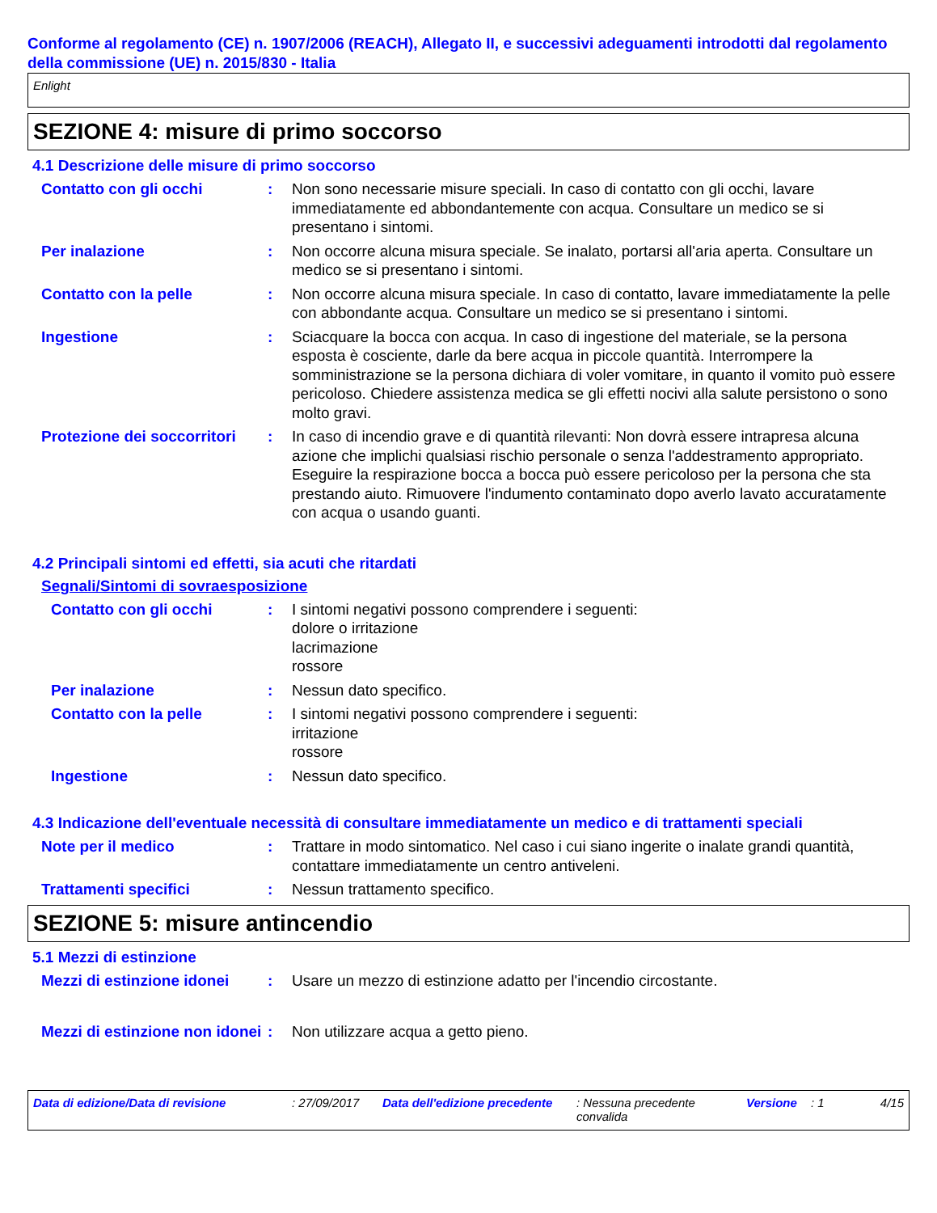Conforme al regolamento (CE) n. 1907/2006 (REACH), Allegato II, e successivi adeguamenti introdotti dal regolamento della commissione (UE) n. 2015/830 - Italia
Enlight
SEZIONE 4: misure di primo soccorso
4.1 Descrizione delle misure di primo soccorso
Contatto con gli occhi : Non sono necessarie misure speciali. In caso di contatto con gli occhi, lavare immediatamente ed abbondantemente con acqua. Consultare un medico se si presentano i sintomi.
Per inalazione : Non occorre alcuna misura speciale. Se inalato, portarsi all'aria aperta. Consultare un medico se si presentano i sintomi.
Contatto con la pelle : Non occorre alcuna misura speciale. In caso di contatto, lavare immediatamente la pelle con abbondante acqua. Consultare un medico se si presentano i sintomi.
Ingestione : Sciacquare la bocca con acqua. In caso di ingestione del materiale, se la persona esposta è cosciente, darle da bere acqua in piccole quantità. Interrompere la somministrazione se la persona dichiara di voler vomitare, in quanto il vomito può essere pericoloso. Chiedere assistenza medica se gli effetti nocivi alla salute persistono o sono molto gravi.
Protezione dei soccorritori
: In caso di incendio grave e di quantità rilevanti: Non dovrà essere intrapresa alcuna azione che implichi qualsiasi rischio personale o senza l'addestramento appropriato. Eseguire la respirazione bocca a bocca può essere pericoloso per la persona che sta prestando aiuto. Rimuovere l'indumento contaminato dopo averlo lavato accuratamente con acqua o usando guanti.
4.2 Principali sintomi ed effetti, sia acuti che ritardati
Segnali/Sintomi di sovraesposizione
Contatto con gli occhi : I sintomi negativi possono comprendere i seguenti:
dolore o irritazione
lacrimazione
rossore
Per inalazione : Nessun dato specifico.
Contatto con la pelle : I sintomi negativi possono comprendere i seguenti:
irritazione
rossore
Ingestione : Nessun dato specifico.
4.3 Indicazione dell'eventuale necessità di consultare immediatamente un medico e di trattamenti speciali
Note per il medico : Trattare in modo sintomatico. Nel caso i cui siano ingerite o inalate grandi quantità, contattare immediatamente un centro antiveleni.
Trattamenti specifici : Nessun trattamento specifico.
SEZIONE 5: misure antincendio
5.1 Mezzi di estinzione
Mezzi di estinzione idonei
: Usare un mezzo di estinzione adatto per l'incendio circostante.
Mezzi di estinzione non idonei
: Non utilizzare acqua a getto pieno.
Data di edizione/Data di revisione : 27/09/2017 Data dell'edizione precedente
: Nessuna precedente convalida
Versione : 1 4/15